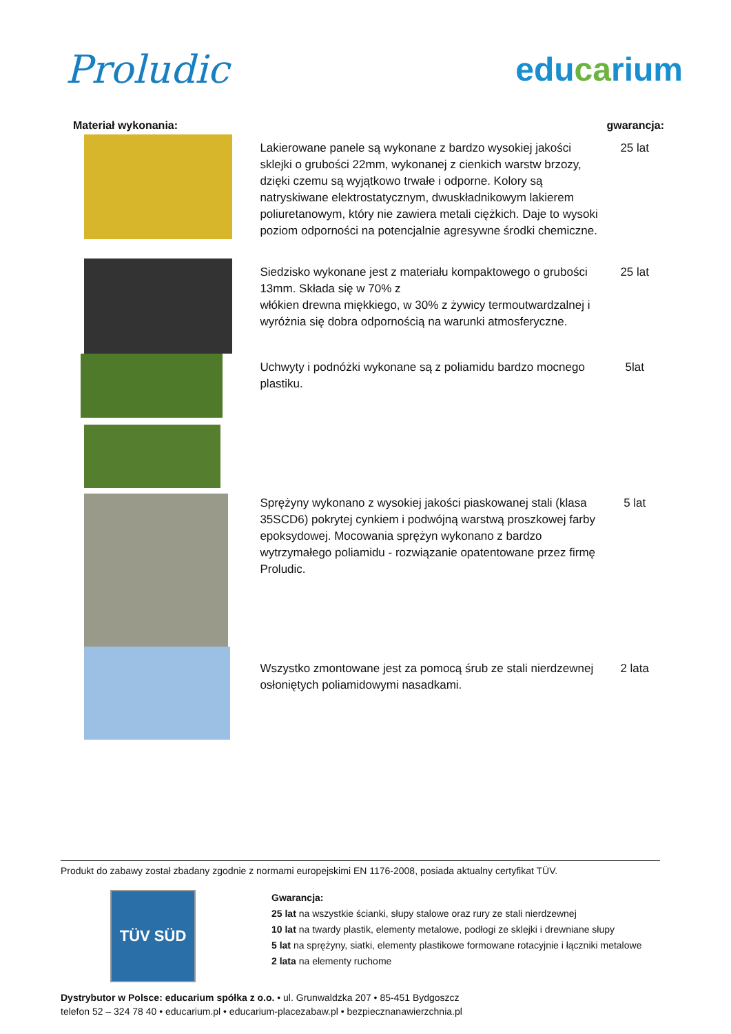Proludic
educarium
| Materiał wykonania: | | gwarancja: |
| --- | --- | --- |
| | Lakierowane panele są wykonane z bardzo wysokiej jakości sklejki o grubości 22mm, wykonanej z cienkich warstw brzozy, dzięki czemu są wyjątkowo trwałe i odporne. Kolory są natryskiwane elektrostatycznym, dwuskładnikowym lakierem poliuretanowym, który nie zawiera metali ciężkich. Daje to wysoki poziom odporności na potencjalnie agresywne środki chemiczne. | 25 lat |
| | Siedzisko wykonane jest z materiału kompaktowego o grubości 13mm. Składa się w 70% z włókien drewna miękkiego, w 30% z żywicy termoutwardzalnej i wyróżnia się dobra odpornością na warunki atmosferyczne. | 25 lat |
| | Uchwyty i podnóżki wykonane są z poliamidu bardzo mocnego plastiku. | 5lat |
| | Sprężyny wykonano z wysokiej jakości piaskowanej stali (klasa 35SCD6) pokrytej cynkiem i podwójną warstwą proszkowej farby epoksydowej. Mocowania sprężyn wykonano z bardzo wytrzymałego poliamidu - rozwiązanie opatentowane przez firmę Proludic. Wszystko zmontowane jest za pomocą śrub ze stali nierdzewnej osłoniętych poliamidowymi nasadkami. | 5 lat 2 lata |
Produkt do zabawy został zbadany zgodnie z normami europejskimi EN 1176-2008, posiada aktualny certyfikat TÜV.
TÜV SÜD
Gwarancja:
25 lat na wszystkie ścianki, słupy stalowe oraz rury ze stali nierdzewnej
10 lat na twardy plastik, elementy metalowe, podłogi ze sklejki i drewniane słupy
5 lat na sprężyny, siatki, elementy plastikowe formowane rotacyjnie i łączniki metalowe
2 lata na elementy ruchome
Dystrybutor w Polsce: educarium spółka z o.o. • ul. Grunwaldzka 207 • 85-451 Bydgoszcz
telefon 52 – 324 78 40 • educarium.pl • educarium-placezabaw.pl • bezpiecznanawierzchnia.pl